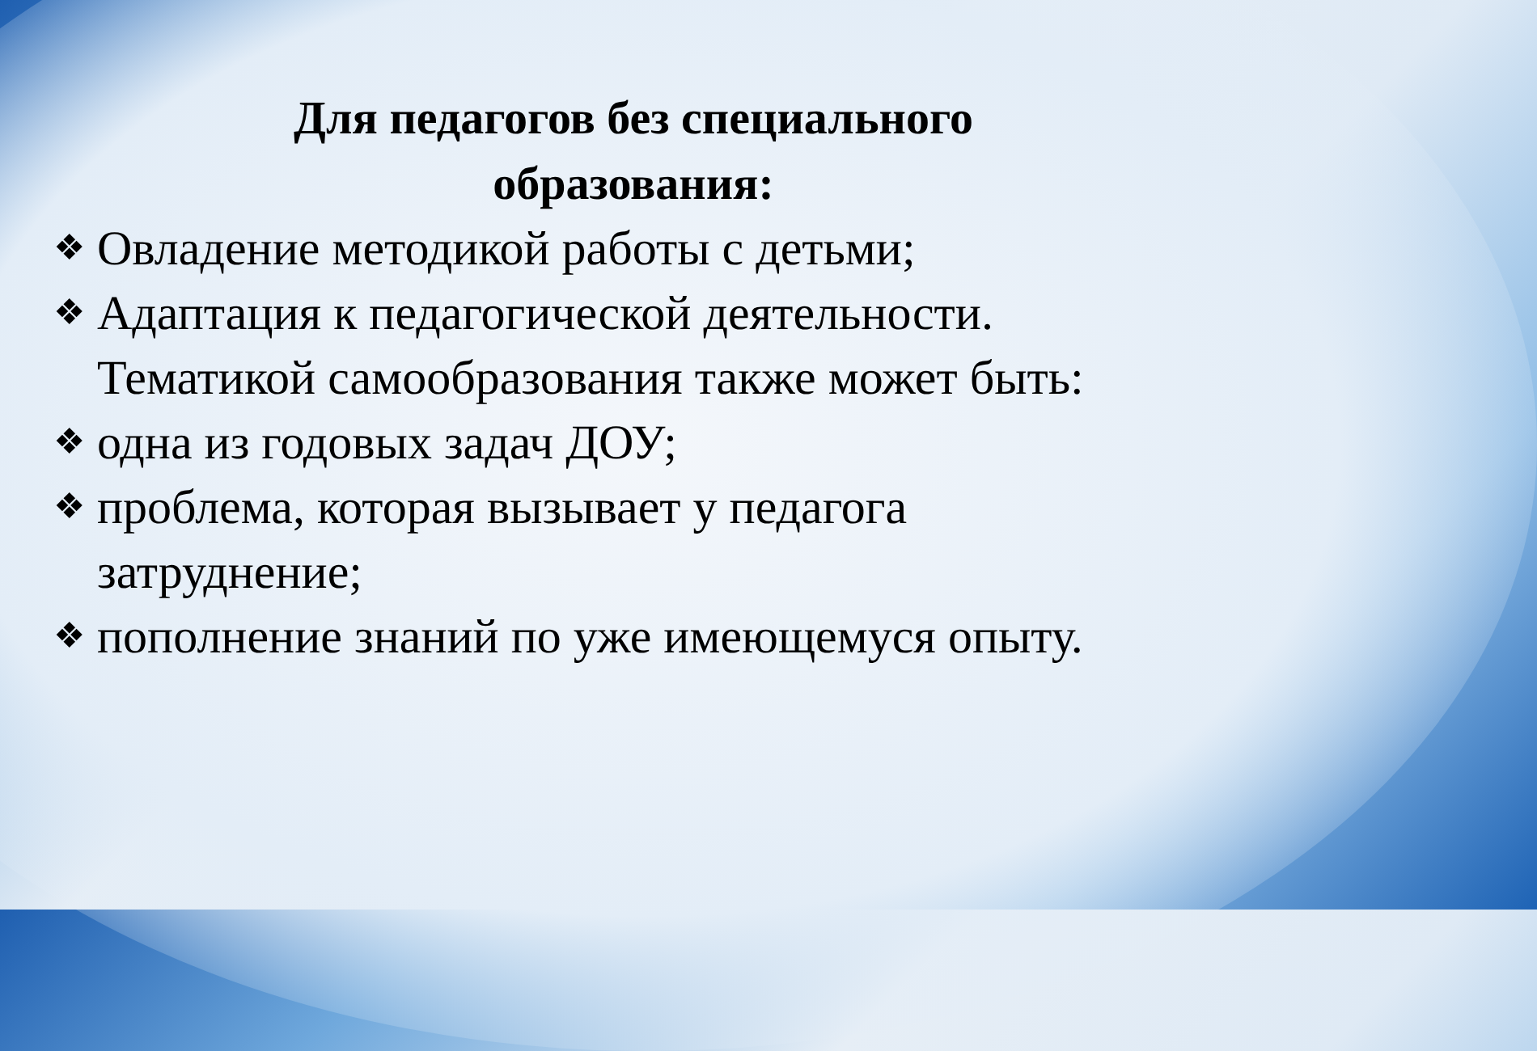Для педагогов без специального
образования:
❖ Овладение методикой работы с детьми;
❖ Адаптация к педагогической деятельности. Тематикой самообразования также может быть:
❖ одна из годовых задач ДОУ;
❖ проблема, которая вызывает у педагога затруднение;
❖ пополнение знаний по уже имеющемуся опыту.